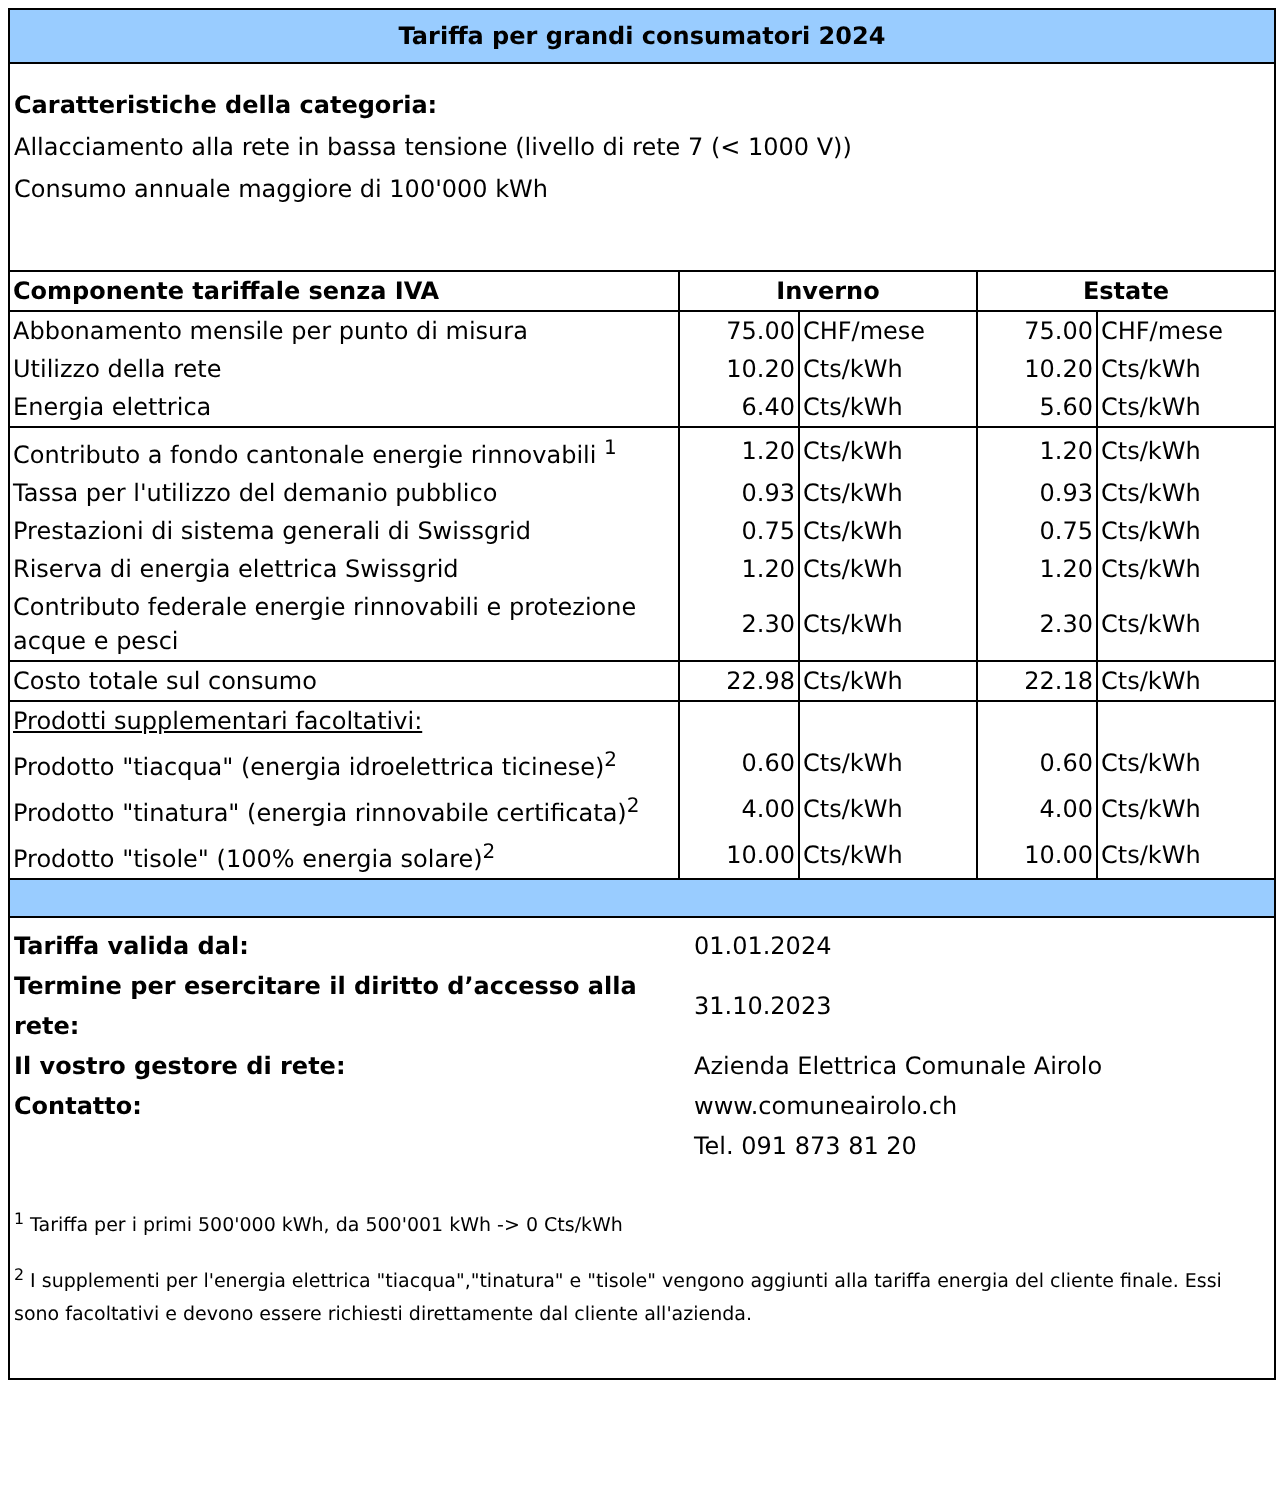Tariffa per grandi consumatori 2024
Caratteristiche della categoria:
Allacciamento alla rete in bassa tensione (livello di rete 7 (< 1000 V))
Consumo annuale maggiore di 100'000 kWh
| Componente tariffale senza IVA | Inverno | | Estate | |
| --- | --- | --- | --- | --- |
| Abbonamento mensile per punto di misura | 75.00 | CHF/mese | 75.00 | CHF/mese |
| Utilizzo della rete | 10.20 | Cts/kWh | 10.20 | Cts/kWh |
| Energia elettrica | 6.40 | Cts/kWh | 5.60 | Cts/kWh |
| Contributo a fondo cantonale energie rinnovabili <sup>1</sup> | 1.20 | Cts/kWh | 1.20 | Cts/kWh |
| Tassa per l'utilizzo del demanio pubblico | 0.93 | Cts/kWh | 0.93 | Cts/kWh |
| Prestazioni di sistema generali di Swissgrid | 0.75 | Cts/kWh | 0.75 | Cts/kWh |
| Riserva di energia elettrica Swissgrid | 1.20 | Cts/kWh | 1.20 | Cts/kWh |
| Contributo federale energie rinnovabili e protezione acque e pesci | 2.30 | Cts/kWh | 2.30 | Cts/kWh |
| Costo totale sul consumo | 22.98 | Cts/kWh | 22.18 | Cts/kWh |
| Prodotti supplementari facoltativi: | | | | |
| Prodotto "tiacqua" (energia idroelettrica ticinese)<sup>2</sup> | 0.60 | Cts/kWh | 0.60 | Cts/kWh |
| Prodotto "tinatura" (energia rinnovabile certificata)<sup>2</sup> | 4.00 | Cts/kWh | 4.00 | Cts/kWh |
| Prodotto "tisole" (100% energia solare)<sup>2</sup> | 10.00 | Cts/kWh | 10.00 | Cts/kWh |
| Tariffa valida dal: | 01.01.2024 |
| Termine per esercitare il diritto d’accesso alla rete: | 31.10.2023 |
| Il vostro gestore di rete: | Azienda Elettrica Comunale Airolo |
| Contatto: | www.comuneairolo.ch |
| | Tel. 091 873 81 20 |
<sup>1</sup> Tariffa per i primi 500'000 kWh, da 500'001 kWh -> 0 Cts/kWh
<sup>2</sup> I supplementi per l'energia elettrica "tiacqua","tinatura" e "tisole" vengono aggiunti alla tariffa energia del cliente finale. Essi sono facoltativi e devono essere richiesti direttamente dal cliente all'azienda.